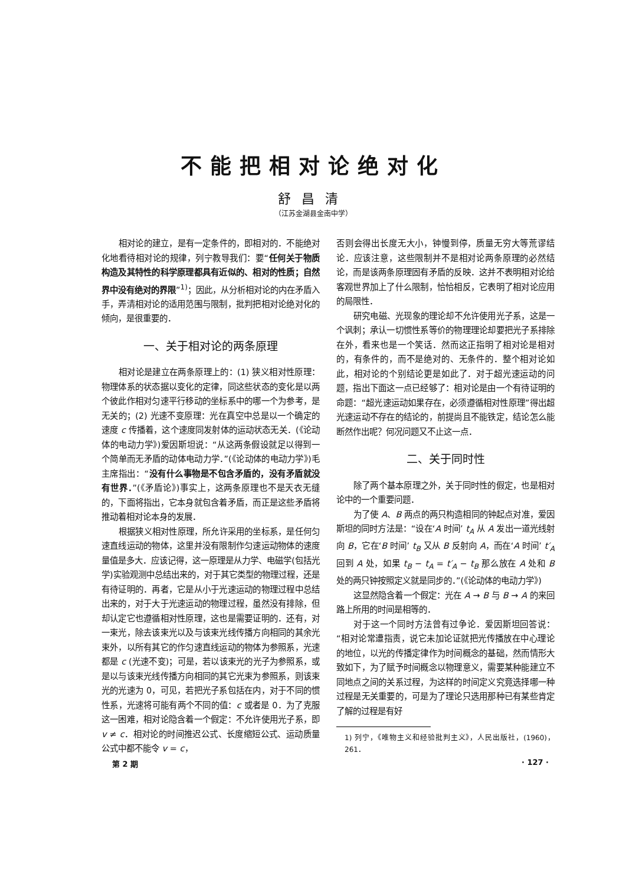不能把相对论绝对化
舒昌清
（江苏金湖县金南中学）
相对论的建立，是有一定条件的，即相对的．不能绝对化地看待相对论的规律，列宁教导我们：要“任何关于物质构造及其特性的科学原理都具有近似的、相对的性质；自然界中没有绝对的界限”<sup>1)</sup>；因此，从分析相对论的内在矛盾入手，弄清相对论的适用范围与限制，批判把相对论绝对化的倾向，是很重要的．
一、关于相对论的两条原理
相对论是建立在两条原理上的：(1) 狭义相对性原理：物理体系的状态据以变化的定律，同这些状态的变化是以两个彼此作相对匀速平行移动的坐标系中的哪一个为参考，是无关的；(2) 光速不变原理：光在真空中总是以一个确定的速度 c 传播着，这个速度同发射体的运动状态无关．(《论动体的电动力学》)爱因斯坦说：“从这两条假设就足以得到一个简单而无矛盾的动体电动力学．”(《论动体的电动力学》)毛主席指出：“没有什么事物是不包含矛盾的，没有矛盾就没有世界．”(《矛盾论》)事实上，这两条原理也不是天衣无缝的，下面将指出，它本身就包含着矛盾，而正是这些矛盾将推动着相对论本身的发展．
根据狭义相对性原理，所允许采用的坐标系，是任何匀速直线运动的物体，这里并没有限制作匀速运动物体的速度量值是多大．应该记得，这一原理是从力学、电磁学(包括光学)实验观测中总结出来的，对于其它类型的物理过程，还是有待证明的．再者，它是从小于光速运动的物理过程中总结出来的，对于大于光速运动的物理过程，虽然没有排除，但却认定它也遵循相对性原理，这也是需要证明的．还有，对一束光，除去该束光以及与该束光线传播方向相同的其余光束外，以所有其它的作匀速直线运动的物体为参照系，光速都是 c (光速不变)；可是，若以该束光的光子为参照系，或是以与该束光线传播方向相同的其它光束为参照系，则该束光的光速为 0，可见，若把光子系包括在内，对于不同的惯性系，光速将可能有两个不同的值：c 或者是 0．为了克服这一困难，相对论隐含着一个假定：不允许使用光子系，即 v ≠ c．相对论的时间推迟公式、长度缩短公式、运动质量公式中都不能令 v = c，
否则会得出长度无大小，钟慢到停，质量无穷大等荒谬结论．应该注意，这些限制并不是相对论两条原理的必然结论，而是该两条原理固有矛盾的反映．这并不表明相对论给客观世界加上了什么限制，恰恰相反，它表明了相对论应用的局限性．
研究电磁、光现象的理论却不允许使用光子系，这是一个讽刺；承认一切惯性系等价的物理理论却要把光子系排除在外，看来也是一个笑话．然而这正指明了相对论是相对的，有条件的，而不是绝对的、无条件的．整个相对论如此，相对论的个别结论更是如此了．对于超光速运动的问题，指出下面这一点已经够了：相对论是由一个有待证明的命题：“超光速运动如果存在，必须遵循相对性原理”得出超光速运动不存在的结论的，前提尚且不能铁定，结论怎么能断然作出呢？何况问题又不止这一点．
二、关于同时性
除了两个基本原理之外，关于同时性的假定，也是相对论中的一个重要问题．
为了使 A、B 两点的两只构造相同的钟起点对准，爱因斯坦的同时方法是：“设在‘A 时间’ t<sub>A</sub> 从 A 发出一道光线射向 B，它在‘B 时间’ t<sub>B</sub> 又从 B 反射向 A，而在‘A 时间’ t′<sub>A</sub> 回到 A 处，如果 t<sub>B</sub> − t<sub>A</sub> = t′<sub>A</sub> − t<sub>B</sub> 那么放在 A 处和 B 处的两只钟按照定义就是同步的．”(《论动体的电动力学》)
这显然隐含着一个假定：光在 A → B 与 B → A 的来回路上所用的时间是相等的．
对于这一个同时方法曾有过争论．爱因斯坦回答说：“相对论常遭指责，说它未加论证就把光传播放在中心理论的地位，以光的传播定律作为时间概念的基础，然而情形大致如下，为了赋予时间概念以物理意义，需要某种能建立不同地点之间的关系过程，为这样的时间定义究竟选择哪一种过程是无关重要的，可是为了理论只选用那种已有某些肯定了解的过程是有好
1) 列宁，《唯物主义和经验批判主义》，人民出版社，(1960)，261．
第 2 期 · 127 ·